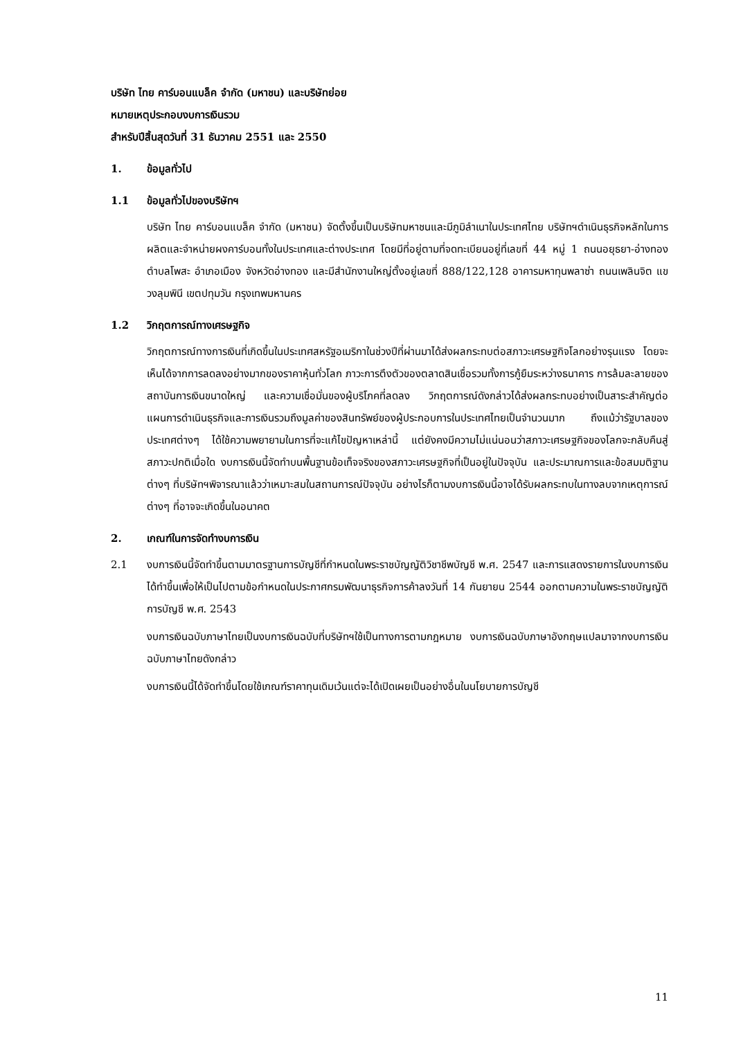บริษัท ไทย คาร์บอนแบล็ค จำกัด (มหาชน) และบริษัทย่อย
หมายเหตุประกอบงบการเงินรวม
สำหรับปีสิ้นสุดวันที่ 31 ธันวาคม 2551 และ 2550
1. ข้อมูลทั่วไป
1.1 ข้อมูลทั่วไปของบริษัทฯ
บริษัท ไทย คาร์บอนแบล็ค จำกัด (มหาชน) จัดตั้งขึ้นเป็นบริษัทมหาชนและมีภูมิลำเนาในประเทศไทย บริษัทฯดำเนินธุรกิจหลักในการผลิตและจำหน่ายผงคาร์บอนทั้งในประเทศและต่างประเทศ โดยมีที่อยู่ตามที่จดทะเบียนอยู่ที่เลขที่ 44 หมู่ 1 ถนนอยุธยา-อ่างทอง ตำบลโพสะ อำเภอเมือง จังหวัดอ่างทอง และมีสำนักงานใหญ่ตั้งอยู่เลขที่ 888/122,128 อาคารมหาทุนพลาซ่า ถนนเพลินจิต แขวงลุมพินี เขตปทุมวัน กรุงเทพมหานคร
1.2 วิกฤตการณ์ทางเศรษฐกิจ
วิกฤตการณ์ทางการเงินที่เกิดขึ้นในประเทศสหรัฐอเมริกาในช่วงปีที่ผ่านมาได้ส่งผลกระทบต่อสภาวะเศรษฐกิจโลกอย่างรุนแรง โดยจะเห็นได้จากการลดลงอย่างมากของราคาหุ้นทั่วโลก ภาวะการตึงตัวของตลาดสินเชื่อรวมทั้งการกู้ยืมระหว่างธนาคาร การล้มละลายของสถาบันการเงินขนาดใหญ่ และความเชื่อมั่นของผู้บริโภคที่ลดลง วิกฤตการณ์ดังกล่าวได้ส่งผลกระทบอย่างเป็นสาระสำคัญต่อแผนการดำเนินธุรกิจและการเงินรวมถึงมูลค่าของสินทรัพย์ของผู้ประกอบการในประเทศไทยเป็นจำนวนมาก ถึงแม้ว่ารัฐบาลของประเทศต่างๆ ได้ใช้ความพยายามในการที่จะแก้ไขปัญหาเหล่านี้ แต่ยังคงมีความไม่แน่นอนว่าสภาวะเศรษฐกิจของโลกจะกลับคืนสู่สภาวะปกติเมื่อใด งบการเงินนี้จัดทำบนพื้นฐานข้อเท็จจริงของสภาวะเศรษฐกิจที่เป็นอยู่ในปัจจุบัน และประมาณการและข้อสมมติฐานต่างๆ ที่บริษัทฯพิจารณาแล้วว่าเหมาะสมในสถานการณ์ปัจจุบัน อย่างไรก็ตามงบการเงินนี้อาจได้รับผลกระทบในทางลบจากเหตุการณ์ต่างๆ ที่อาจจะเกิดขึ้นในอนาคต
2. เกณฑ์ในการจัดทำงบการเงิน
2.1 งบการเงินนี้จัดทำขึ้นตามมาตรฐานการบัญชีที่กำหนดในพระราชบัญญัติวิชาชีพบัญชี พ.ศ. 2547 และการแสดงรายการในงบการเงินได้ทำขึ้นเพื่อให้เป็นไปตามข้อกำหนดในประกาศกรมพัฒนาธุรกิจการค้าลงวันที่ 14 กันยายน 2544 ออกตามความในพระราชบัญญัติการบัญชี พ.ศ. 2543
งบการเงินฉบับภาษาไทยเป็นงบการเงินฉบับที่บริษัทฯใช้เป็นทางการตามกฎหมาย งบการเงินฉบับภาษาอังกฤษแปลมาจากงบการเงินฉบับภาษาไทยดังกล่าว
งบการเงินนี้ได้จัดทำขึ้นโดยใช้เกณฑ์ราคาทุนเดิมเว้นแต่จะได้เปิดเผยเป็นอย่างอื่นในนโยบายการบัญชี
11